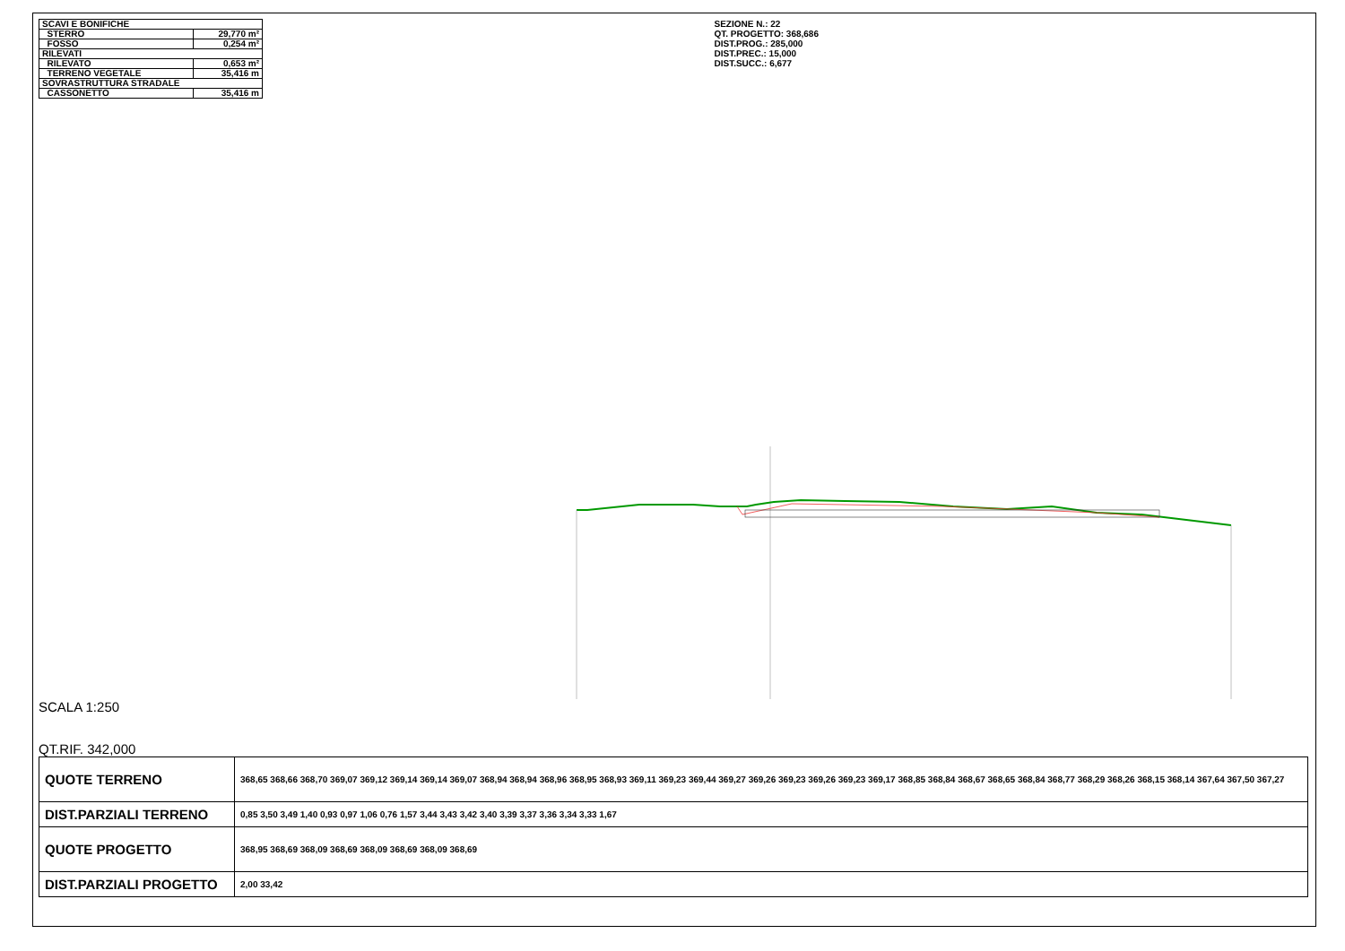| SCAVI E BONIFICHE | |
| STERRO | 29,770 m² |
| FOSSO | 0,254 m² |
| RILEVATI | |
| RILEVATO | 0,653 m² |
| TERRENO VEGETALE | 35,416 m |
| SOVRASTRUTTURA STRADALE | |
| CASSONETTO | 35,416 m |
SEZIONE N.: 22
QT. PROGETTO: 368,686
DIST.PROG.: 285,000
DIST.PREC.: 15,000
DIST.SUCC.: 6,677
SCALA 1:250
QT.RIF. 342,000
| QUOTE TERRENO | 368,65 368,66 368,70 369,07 369,12 369,14 369,14 369,07 368,94 368,94 368,96 368,95 368,93 369,11 369,23 369,44 369,27 369,26 369,23 369,26 369,23 369,17 368,85 368,84 368,67 368,65 368,84 368,77 368,29 368,26 368,15 368,14 367,64 367,50 367,27 |
| DIST.PARZIALI TERRENO | 0,85 3,50 3,49 1,40 0,93 0,97 1,06 0,76 1,57 3,44 3,43 3,42 3,40 3,39 3,37 3,36 3,34 3,33 1,67 |
| QUOTE PROGETTO | 368,95 368,69 368,09 368,69 368,09 368,69 368,09 368,69 |
| DIST.PARZIALI PROGETTO | 2,00 33,42 |